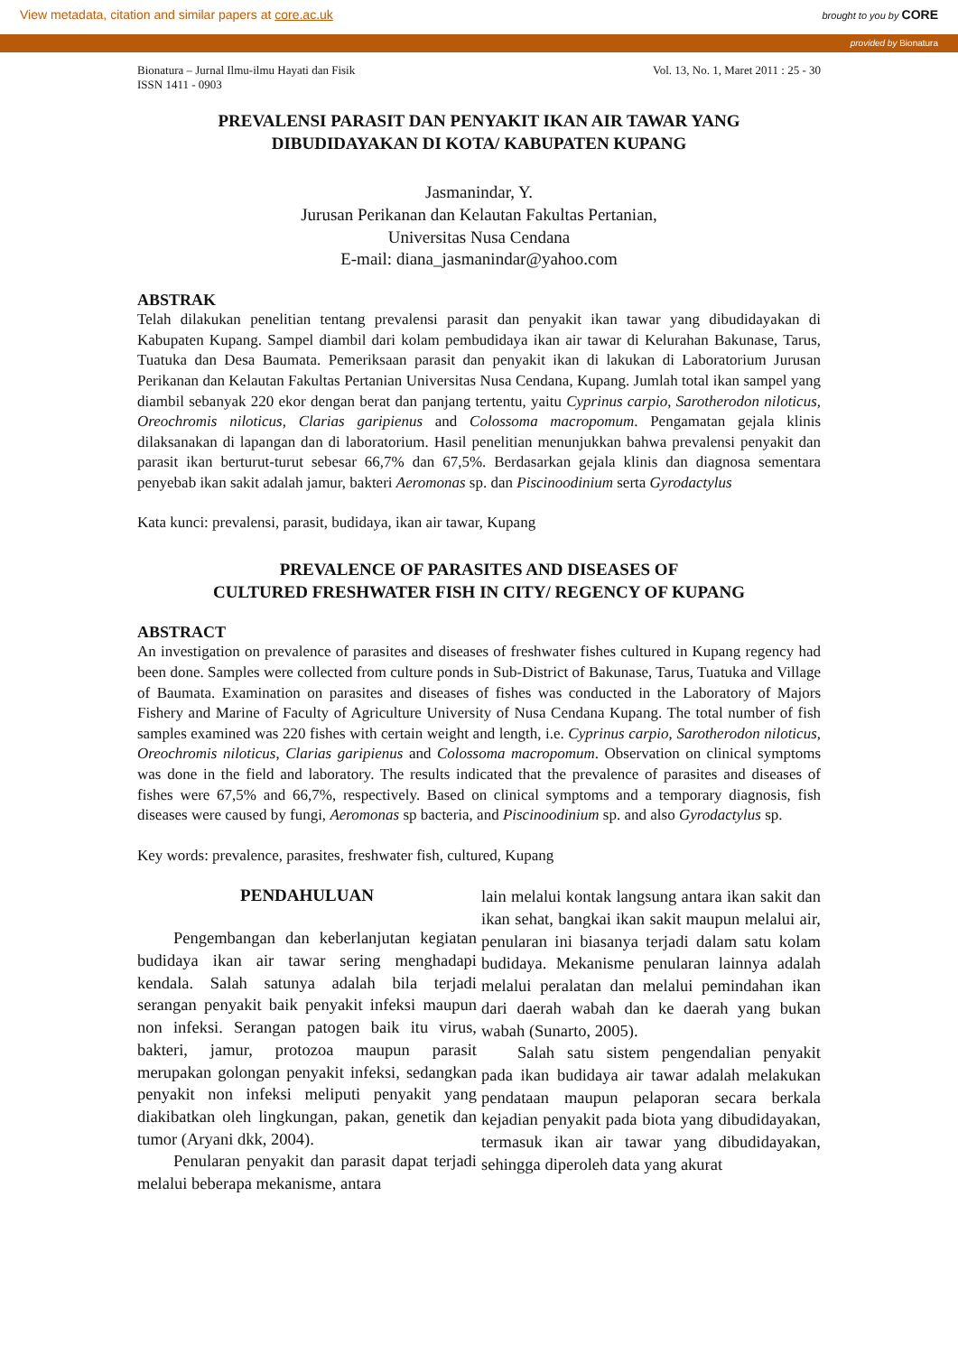View metadata, citation and similar papers at core.ac.uk brought to you by CORE
provided by Bionatura
Bionatura – Jurnal Ilmu-ilmu Hayati dan Fisik
ISSN 1411 - 0903
Vol. 13, No. 1, Maret 2011 : 25 - 30
PREVALENSI PARASIT DAN PENYAKIT IKAN AIR TAWAR YANG
DIBUDIDAYAKAN DI KOTA/ KABUPATEN KUPANG
Jasmanindar, Y.
Jurusan Perikanan dan Kelautan Fakultas Pertanian,
Universitas Nusa Cendana
E-mail: diana_jasmanindar@yahoo.com
ABSTRAK
Telah dilakukan penelitian tentang prevalensi parasit dan penyakit ikan tawar yang dibudidayakan di Kabupaten Kupang. Sampel diambil dari kolam pembudidaya ikan air tawar di Kelurahan Bakunase, Tarus, Tuatuka dan Desa Baumata. Pemeriksaan parasit dan penyakit ikan di lakukan di Laboratorium Jurusan Perikanan dan Kelautan Fakultas Pertanian Universitas Nusa Cendana, Kupang. Jumlah total ikan sampel yang diambil sebanyak 220 ekor dengan berat dan panjang tertentu, yaitu Cyprinus carpio, Sarotherodon niloticus, Oreochromis niloticus, Clarias garipienus and Colossoma macropomum. Pengamatan gejala klinis dilaksanakan di lapangan dan di laboratorium. Hasil penelitian menunjukkan bahwa prevalensi penyakit dan parasit ikan berturut-turut sebesar 66,7% dan 67,5%. Berdasarkan gejala klinis dan diagnosa sementara penyebab ikan sakit adalah jamur, bakteri Aeromonas sp. dan Piscinoodinium serta Gyrodactylus
Kata kunci: prevalensi, parasit, budidaya, ikan air tawar, Kupang
PREVALENCE OF PARASITES AND DISEASES OF
CULTURED FRESHWATER FISH IN CITY/ REGENCY OF KUPANG
ABSTRACT
An investigation on prevalence of parasites and diseases of freshwater fishes cultured in Kupang regency had been done. Samples were collected from culture ponds in Sub-District of Bakunase, Tarus, Tuatuka and Village of Baumata. Examination on parasites and diseases of fishes was conducted in the Laboratory of Majors Fishery and Marine of Faculty of Agriculture University of Nusa Cendana Kupang. The total number of fish samples examined was 220 fishes with certain weight and length, i.e. Cyprinus carpio, Sarotherodon niloticus, Oreochromis niloticus, Clarias garipienus and Colossoma macropomum. Observation on clinical symptoms was done in the field and laboratory. The results indicated that the prevalence of parasites and diseases of fishes were 67,5% and 66,7%, respectively. Based on clinical symptoms and a temporary diagnosis, fish diseases were caused by fungi, Aeromonas sp bacteria, and Piscinoodinium sp. and also Gyrodactylus sp.
Key words: prevalence, parasites, freshwater fish, cultured, Kupang
PENDAHULUAN
Pengembangan dan keberlanjutan kegiatan budidaya ikan air tawar sering menghadapi kendala. Salah satunya adalah bila terjadi serangan penyakit baik penyakit infeksi maupun non infeksi. Serangan patogen baik itu virus, bakteri, jamur, protozoa maupun parasit merupakan golongan penyakit infeksi, sedangkan penyakit non infeksi meliputi penyakit yang diakibatkan oleh lingkungan, pakan, genetik dan tumor (Aryani dkk, 2004).
Penularan penyakit dan parasit dapat terjadi melalui beberapa mekanisme, antara
lain melalui kontak langsung antara ikan sakit dan ikan sehat, bangkai ikan sakit maupun melalui air, penularan ini biasanya terjadi dalam satu kolam budidaya. Mekanisme penularan lainnya adalah melalui peralatan dan melalui pemindahan ikan dari daerah wabah dan ke daerah yang bukan wabah (Sunarto, 2005).
Salah satu sistem pengendalian penyakit pada ikan budidaya air tawar adalah melakukan pendataan maupun pelaporan secara berkala kejadian penyakit pada biota yang dibudidayakan, termasuk ikan air tawar yang dibudidayakan, sehingga diperoleh data yang akurat